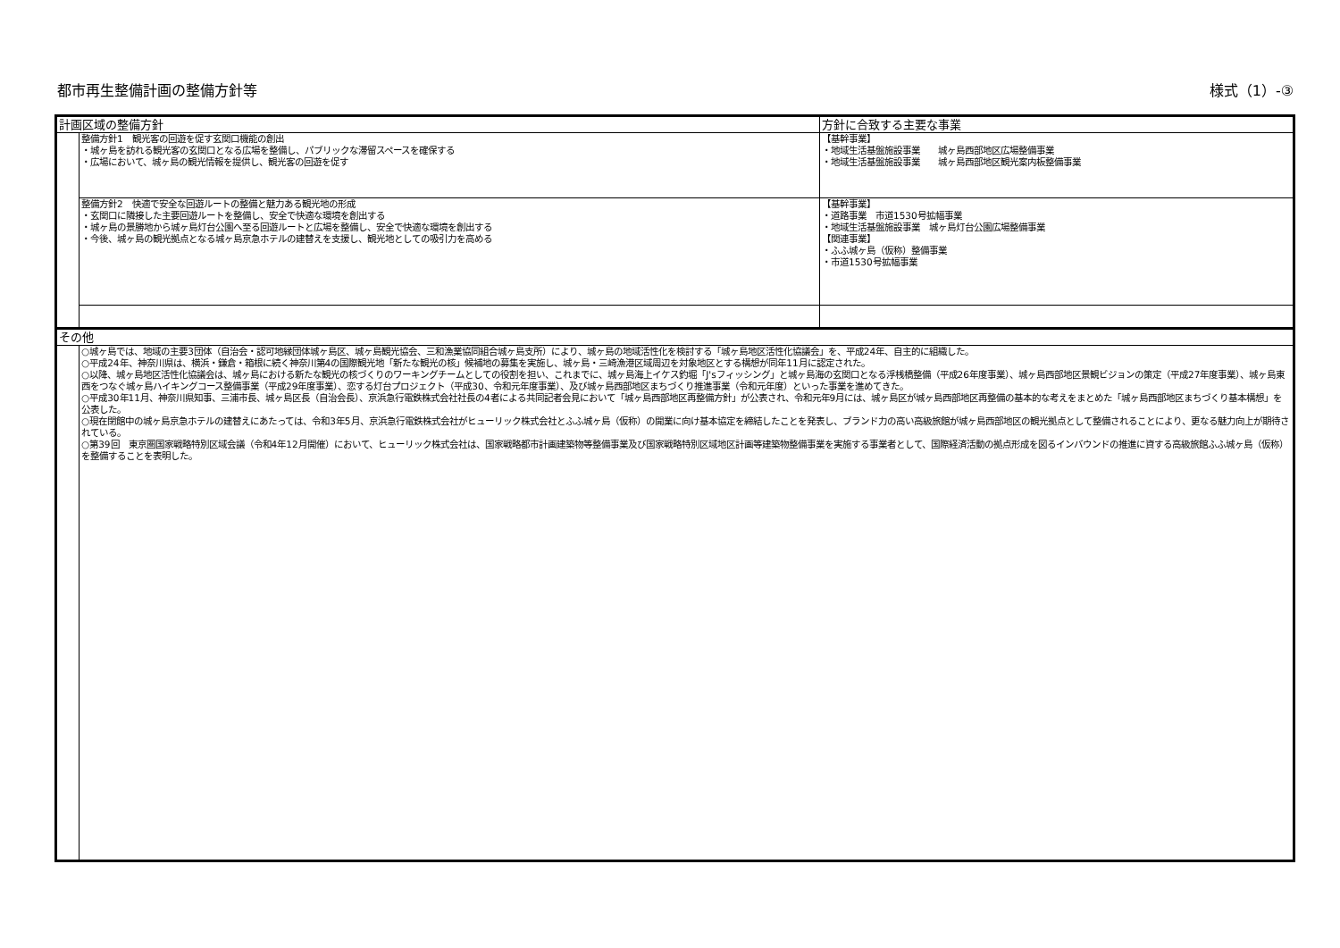都市再生整備計画の整備方針等 様式（1）-③
| 計画区域の整備方針 | | 方針に合致する主要な事業 |
| | 整備方針1 観光客の回遊を促す玄関口機能の創出 ・城ヶ島を訪れる観光客の玄関口となる広場を整備し、パブリックな滞留スペースを確保する ・広場において、城ヶ島の観光情報を提供し、観光客の回遊を促す | 【基幹事業】 ・地域生活基盤施設事業 城ヶ島西部地区広場整備事業 ・地域生活基盤施設事業 城ヶ島西部地区観光案内板整備事業 |
| | 整備方針2 快適で安全な回遊ルートの整備と魅力ある観光地の形成 ・玄関口に隣接した主要回遊ルートを整備し、安全で快適な環境を創出する ・城ヶ島の景勝地から城ヶ島灯台公園へ至る回遊ルートと広場を整備し、安全で快適な環境を創出する ・今後、城ヶ島の観光拠点となる城ヶ島京急ホテルの建替えを支援し、観光地としての吸引力を高める | 【基幹事業】 ・道路事業 市道1530号拡幅事業 ・地域生活基盤施設事業 城ヶ島灯台公園広場整備事業 【関連事業】 ・ふふ城ヶ島（仮称）整備事業 ・市道1530号拡幅事業 |
| その他 | | |
| | ○城ヶ島では、地域の主要3団体（自治会・認可地縁団体城ヶ島区、城ヶ島観光協会、三和漁業協同組合城ヶ島支所）により、城ヶ島の地域活性化を検討する「城ヶ島地区活性化協議会」を、平成24年、自主的に組織した。 ○平成24年、神奈川県は、横浜・鎌倉・箱根に続く神奈川第4の国際観光地「新たな観光の核」候補地の募集を実施し、城ヶ島・三崎漁港区域周辺を対象地区とする構想が同年11月に認定された。 ○以降、城ヶ島地区活性化協議会は、城ヶ島における新たな観光の核づくりのワーキングチームとしての役割を担い、これまでに、城ヶ島海上イケス釣堀「J'sフィッシング」と城ヶ島海の玄関口となる浮桟橋整備（平成26年度事業）、城ヶ島西部地区景観ビジョンの策定（平成27年度事業）、城ヶ島東西をつなぐ城ヶ島ハイキングコース整備事業（平成29年度事業）、恋する灯台プロジェクト（平成30、令和元年度事業）、及び城ヶ島西部地区まちづくり推進事業（令和元年度）といった事業を進めてきた。 ○平成30年11月、神奈川県知事、三浦市長、城ヶ島区長（自治会長）、京浜急行電鉄株式会社社長の4者による共同記者会見において「城ヶ島西部地区再整備方針」が公表され、令和元年9月には、城ヶ島区が城ヶ島西部地区再整備の基本的な考えをまとめた「城ヶ島西部地区まちづくり基本構想」を公表した。 ○現在閉館中の城ヶ島京急ホテルの建替えにあたっては、令和3年5月、京浜急行電鉄株式会社がヒューリック株式会社とふふ城ヶ島（仮称）の開業に向け基本協定を締結したことを発表し、ブランド力の高い高級旅館が城ヶ島西部地区の観光拠点として整備されることにより、更なる魅力向上が期待されている。 ○第39回 東京圏国家戦略特別区域会議（令和4年12月開催）において、ヒューリック株式会社は、国家戦略都市計画建築物等整備事業及び国家戦略特別区域地区計画等建築物整備事業を実施する事業者として、国際経済活動の拠点形成を図るインバウンドの推進に資する高級旅館ふふ城ヶ島（仮称）を整備することを表明した。 | |